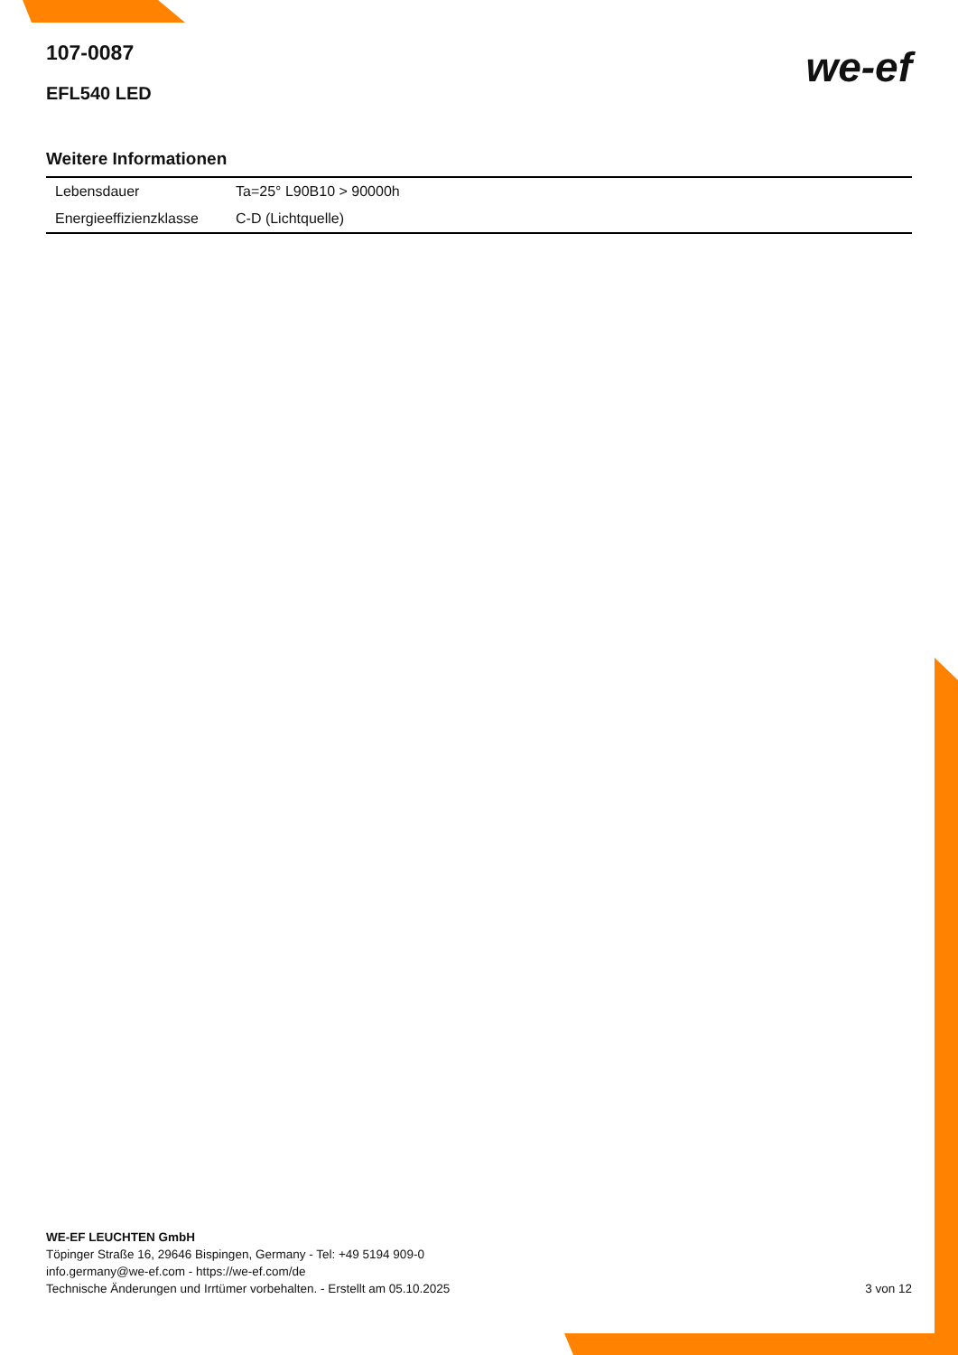we-ef
107-0087
EFL540 LED
Weitere Informationen
| Lebensdauer | Ta=25° L90B10 > 90000h |
| Energieeffizienzklasse | C-D (Lichtquelle) |
WE-EF LEUCHTEN GmbH
Töpinger Straße 16, 29646 Bispingen, Germany - Tel: +49 5194 909-0
info.germany@we-ef.com - https://we-ef.com/de
Technische Änderungen und Irrtümer vorbehalten. - Erstellt am 05.10.2025
3 von 12